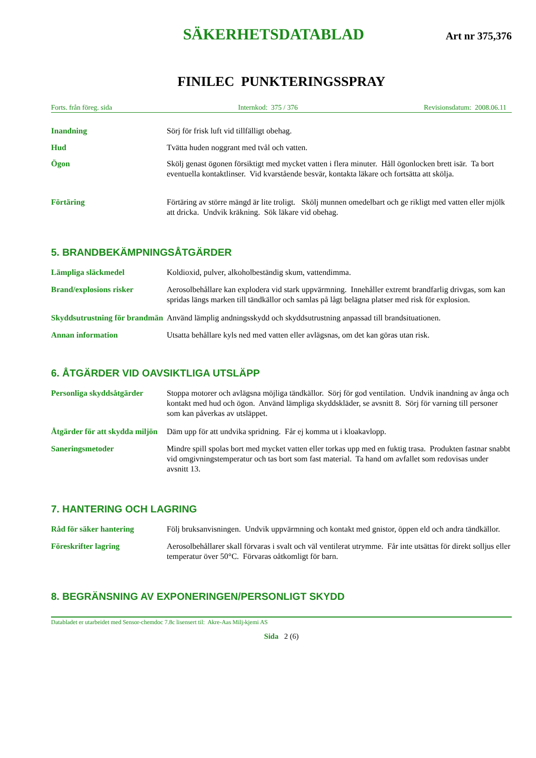SÄKERHETSDATABLAD
Art nr 375,376
FINILEC PUNKTERINGSSPRAY
Forts. från föreg. sida Internkod: 375 / 376 Revisionsdatum: 2008.06.11
Inandning Sörj för frisk luft vid tillfälligt obehag.
Hud Tvätta huden noggrant med tvål och vatten.
Ögon Skölj genast ögonen försiktigt med mycket vatten i flera minuter. Håll ögonlocken brett isär. Ta bort eventuella kontaktlinser. Vid kvarstående besvär, kontakta läkare och fortsätta att skölja.
Förtäring Förtäring av större mängd är lite troligt. Skölj munnen omedelbart och ge rikligt med vatten eller mjölk att dricka. Undvik kräkning. Sök läkare vid obehag.
5. BRANDBEKÄMPNINGSÅTGÄRDER
Lämpliga släckmedel Koldioxid, pulver, alkoholbeständig skum, vattendimma.
Brand/explosions risker Aerosolbehållare kan explodera vid stark uppvärmning. Innehåller extremt brandfarlig drivgas, som kan spridas längs marken till tändkällor och samlas på lågt belägna platser med risk för explosion.
Skyddsutrustning för brandmän
Använd lämplig andningsskydd och skyddsutrustning anpassad till brandsituationen.
Annan information Utsatta behållare kyls ned med vatten eller avlägsnas, om det kan göras utan risk.
6. ÅTGÄRDER VID OAVSIKTLIGA UTSLÄPP
Personliga skyddsåtgärder
Stoppa motorer och avlägsna möjliga tändkällor. Sörj för god ventilation. Undvik inandning av ånga och kontakt med hud och ögon. Använd lämpliga skyddskläder, se avsnitt 8. Sörj för varning till personer som kan påverkas av utsläppet.
Åtgärder för att skydda miljön
Däm upp för att undvika spridning. Får ej komma ut i kloakavlopp.
Saneringsmetoder Mindre spill spolas bort med mycket vatten eller torkas upp med en fuktig trasa. Produkten fastnar snabbt vid omgivningstemperatur och tas bort som fast material. Ta hand om avfallet som redovisas under avsnitt 13.
7. HANTERING OCH LAGRING
Råd för säker hantering Följ bruksanvisningen. Undvik uppvärmning och kontakt med gnistor, öppen eld och andra tändkällor.
Föreskrifter lagring Aerosolbehållarer skall förvaras i svalt och väl ventilerat utrymme. Får inte utsättas för direkt solljus eller temperatur över 50°C. Förvaras oåtkomligt för barn.
8. BEGRÄNSNING AV EXPONERINGEN/PERSONLIGT SKYDD
Databladet er utarbeidet med Sensor-chemdoc 7.8c lisensert til: Akre-Aas Milj›kjemi AS
Sida 2 (6)